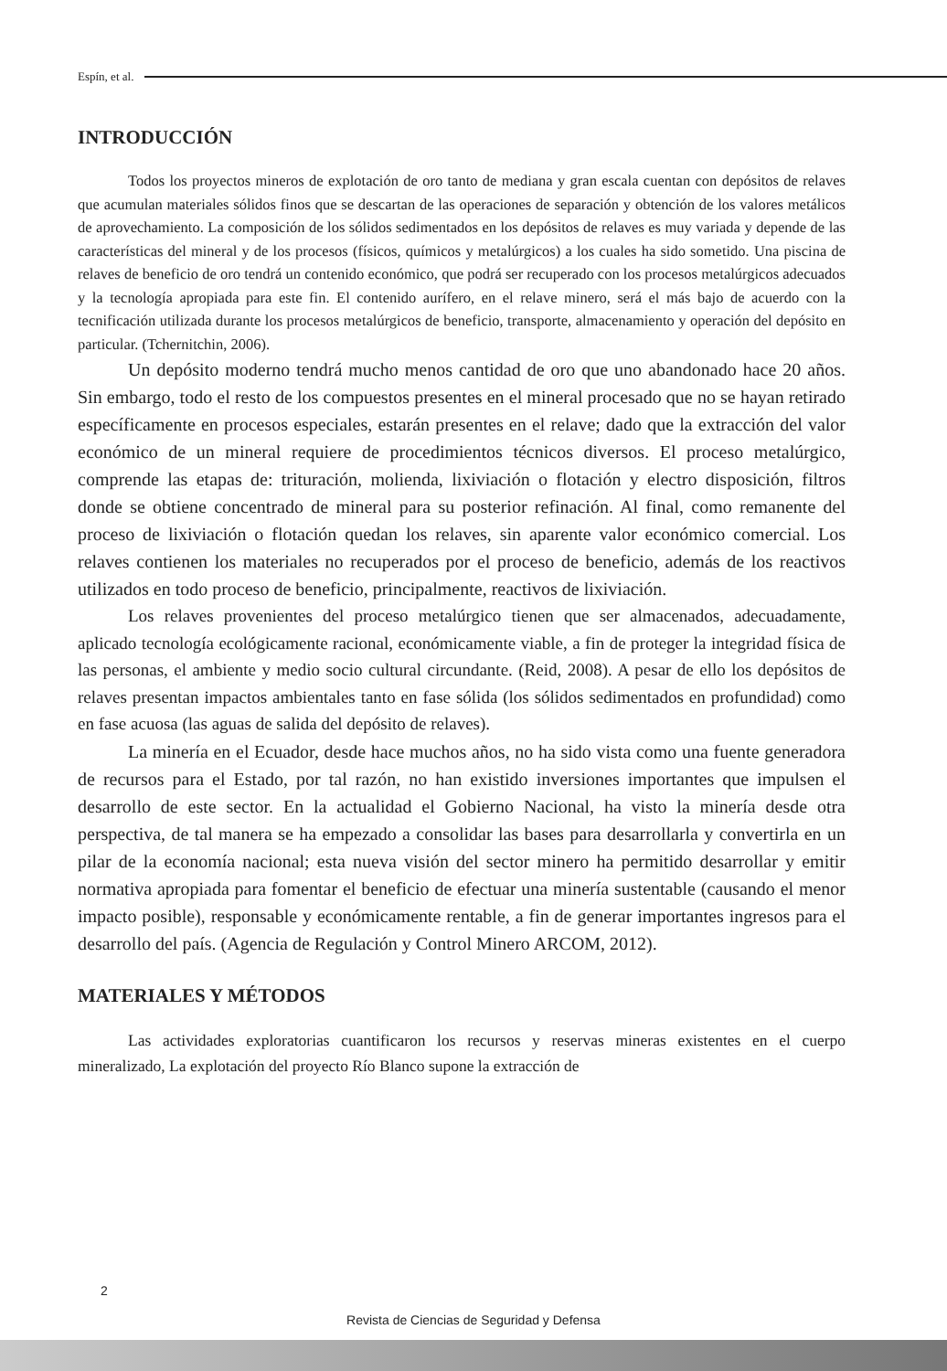Espín, et al.
INTRODUCCIÓN
Todos los proyectos mineros de explotación de oro tanto de mediana y gran escala cuentan con depósitos de relaves que acumulan materiales sólidos finos que se descartan de las operaciones de separación y obtención de los valores metálicos de aprovechamiento. La composición de los sólidos sedimentados en los depósitos de relaves es muy variada y depende de las características del mineral y de los procesos (físicos, químicos y metalúrgicos) a los cuales ha sido sometido. Una piscina de relaves de beneficio de oro tendrá un contenido económico, que podrá ser recuperado con los procesos metalúrgicos adecuados y la tecnología apropiada para este fin. El contenido aurífero, en el relave minero, será el más bajo de acuerdo con la tecnificación utilizada durante los procesos metalúrgicos de beneficio, transporte, almacenamiento y operación del depósito en particular. (Tchernitchin, 2006).
Un depósito moderno tendrá mucho menos cantidad de oro que uno abandonado hace 20 años. Sin embargo, todo el resto de los compuestos presentes en el mineral procesado que no se hayan retirado específicamente en procesos especiales, estarán presentes en el relave; dado que la extracción del valor económico de un mineral requiere de procedimientos técnicos diversos. El proceso metalúrgico, comprende las etapas de: trituración, molienda, lixiviación o flotación y electro disposición, filtros donde se obtiene concentrado de mineral para su posterior refinación. Al final, como remanente del proceso de lixiviación o flotación quedan los relaves, sin aparente valor económico comercial. Los relaves contienen los materiales no recuperados por el proceso de beneficio, además de los reactivos utilizados en todo proceso de beneficio, principalmente, reactivos de lixiviación.
Los relaves provenientes del proceso metalúrgico tienen que ser almacenados, adecuadamente, aplicado tecnología ecológicamente racional, económicamente viable, a fin de proteger la integridad física de las personas, el ambiente y medio socio cultural circundante. (Reid, 2008). A pesar de ello los depósitos de relaves presentan impactos ambientales tanto en fase sólida (los sólidos sedimentados en profundidad) como en fase acuosa (las aguas de salida del depósito de relaves).
La minería en el Ecuador, desde hace muchos años, no ha sido vista como una fuente generadora de recursos para el Estado, por tal razón, no han existido inversiones importantes que impulsen el desarrollo de este sector. En la actualidad el Gobierno Nacional, ha visto la minería desde otra perspectiva, de tal manera se ha empezado a consolidar las bases para desarrollarla y convertirla en un pilar de la economía nacional; esta nueva visión del sector minero ha permitido desarrollar y emitir normativa apropiada para fomentar el beneficio de efectuar una minería sustentable (causando el menor impacto posible), responsable y económicamente rentable, a fin de generar importantes ingresos para el desarrollo del país. (Agencia de Regulación y Control Minero ARCOM, 2012).
MATERIALES Y MÉTODOS
Las actividades exploratorias cuantificaron los recursos y reservas mineras existentes en el cuerpo mineralizado, La explotación del proyecto Río Blanco supone la extracción de
2
Revista de Ciencias de Seguridad y Defensa